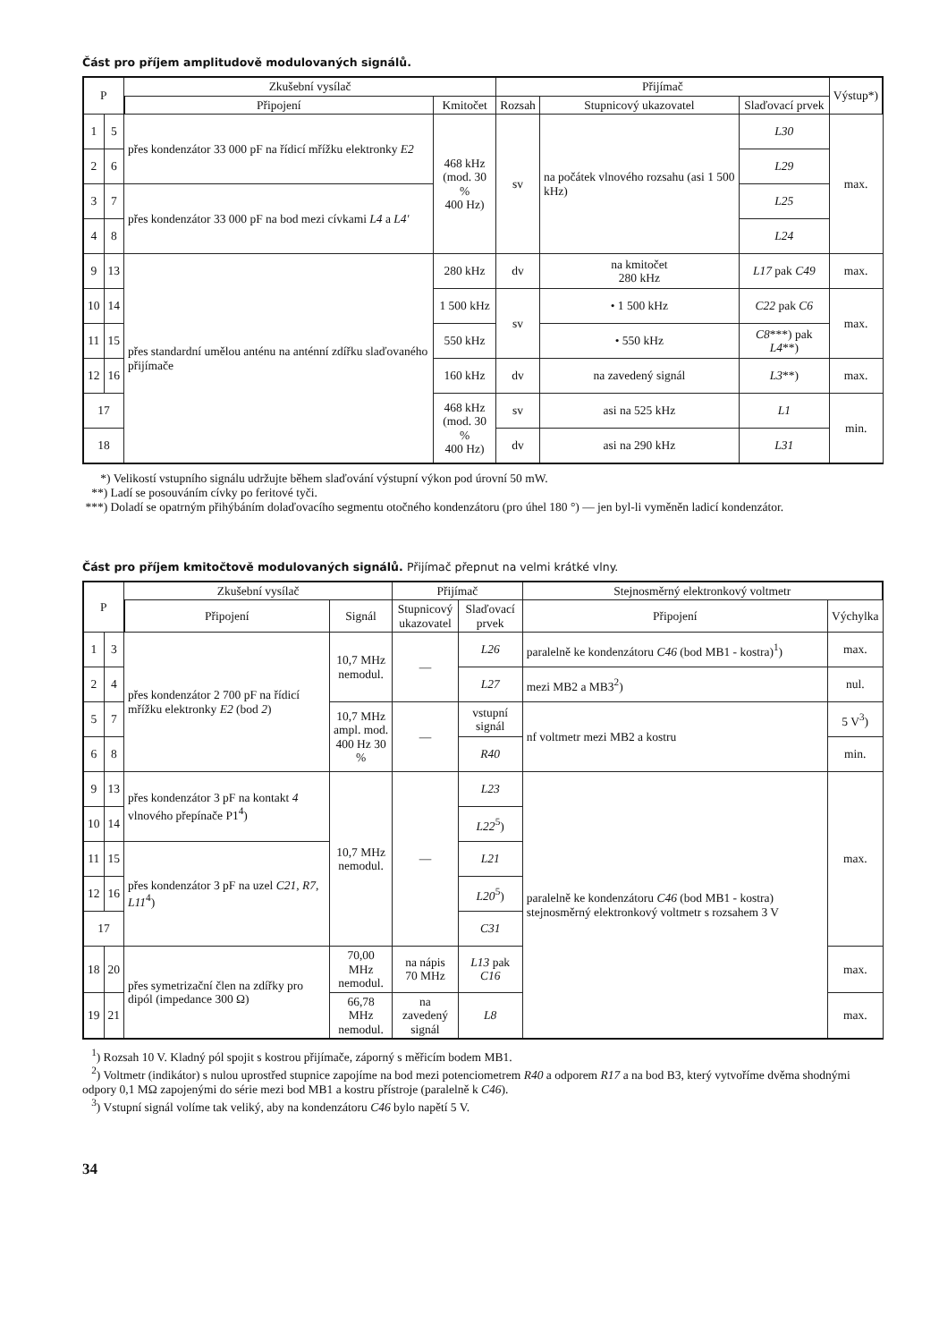Část pro příjem amplitudově modulovaných signálů.
| P | | Zkušební vysílač | | Přijímač | | | Výstup*) |
| --- | --- | --- | --- | --- | --- | --- | --- |
| | | Připojení | Kmitočet | Rozsah | Stupnicový ukazovatel | Slaďovací prvek | |
| 1 | 5 | přes kondenzátor 33 000 pF na řídicí mřížku elektronky E2 | 468 kHz (mod. 30 % 400 Hz) | sv | na počátek vlnového rozsahu (asi 1 500 kHz) | L30 | max. |
| 2 | 6 | | | | | L29 | |
| 3 | 7 | přes kondenzátor 33 000 pF na bod mezi cívkami L4 a L4' | | | | L25 | |
| 4 | 8 | | | | | L24 | |
| 9 | 13 | přes standardní umělou anténu na anténní zdířku slaďovaného přijímače | 280 kHz | dv | na kmitočet 280 kHz | L17 pak C49 | max. |
| 10 | 14 | | 1 500 kHz | sv | • 1 500 kHz | C22 pak C6 | max. |
| 11 | 15 | | 550 kHz | | • 550 kHz | C8 ***) pak L4 **) | |
| 12 | 16 | | 160 kHz | dv | na zavedený signál | L3 **) | max. |
| 17 | | | 468 kHz (mod. 30 % 400 Hz) | sv | asi na 525 kHz | L1 | min. |
| 18 | | | | dv | asi na 290 kHz | L31 | |
*) Velikostí vstupního signálu udržujte během slaďování výstupní výkon pod úrovní 50 mW.
**) Ladí se posouváním cívky po feritové tyči.
***) Doladí se opatrným přihýbáním dolaďovacího segmentu otočného kondenzátoru (pro úhel 180 °) — jen byl-li vyměněn ladicí kondenzátor.
Část pro příjem kmitočtově modulovaných signálů. Přijímač přepnut na velmi krátké vlny.
| P | | Zkušební vysílač | | Přijímač | | Stejnosměrný elektronkový voltmetr | |
| --- | --- | --- | --- | --- | --- | --- | --- |
| | | Připojení | Signál | Stupnicový ukazovatel | Slaďovací prvek | Připojení | Výchylka |
| 1 | 3 | přes kondenzátor 2 700 pF na řídicí mřížku elektronky E2 (bod 2 ) | 10,7 MHz nemodul. | — | L26 | paralelně ke kondenzátoru C46 (bod MB1 - kostra)<sup>1</sup>) | max. |
| 2 | 4 | | | | L27 | mezi MB2 a MB3<sup>2</sup>) | nul. |
| 5 | 7 | | 10,7 MHz ampl. mod. 400 Hz 30 % | — | vstupní signál | nf voltmetr mezi MB2 a kostru | 5 V<sup>3</sup>) |
| 6 | 8 | | | | R40 | | min. |
| 9 | 13 | přes kondenzátor 3 pF na kontakt 4 vlnového přepínače P1<sup>4</sup>) | 10,7 MHz nemodul. | — | L23 | paralelně ke kondenzátoru C46 (bod MB1 - kostra) stejnosměrný elektronkový voltmetr s rozsahem 3 V | max. |
| 10 | 14 | | | | L22<sup>5</sup>) | | |
| 11 | 15 | přes kondenzátor 3 pF na uzel C21, R7, L11<sup>4</sup>) | | | L21 | | |
| 12 | 16 | | | | L20<sup>5</sup>) | | |
| 17 | | | | | C31 | | |
| 18 | 20 | přes symetrizační člen na zdířky pro dipól (impedance 300 Ω) | 70,00 MHz nemodul. | na nápis 70 MHz | L13 pak C16 | | max. |
| 19 | 21 | | 66,78 MHz nemodul. | na zavedený signál | L8 | | max. |
<sup>1</sup>) Rozsah 10 V. Kladný pól spojit s kostrou přijímače, záporný s měřicím bodem MB1.
<sup>2</sup>) Voltmetr (indikátor) s nulou uprostřed stupnice zapojíme na bod mezi potenciometrem R40 a odporem R17 a na bod B3, který vytvoříme dvěma shodnými odpory 0,1 MΩ zapojenými do série mezi bod MB1 a kostru přístroje (paralelně k C46).
<sup>3</sup>) Vstupní signál volíme tak veliký, aby na kondenzátoru C46 bylo napětí 5 V.
34